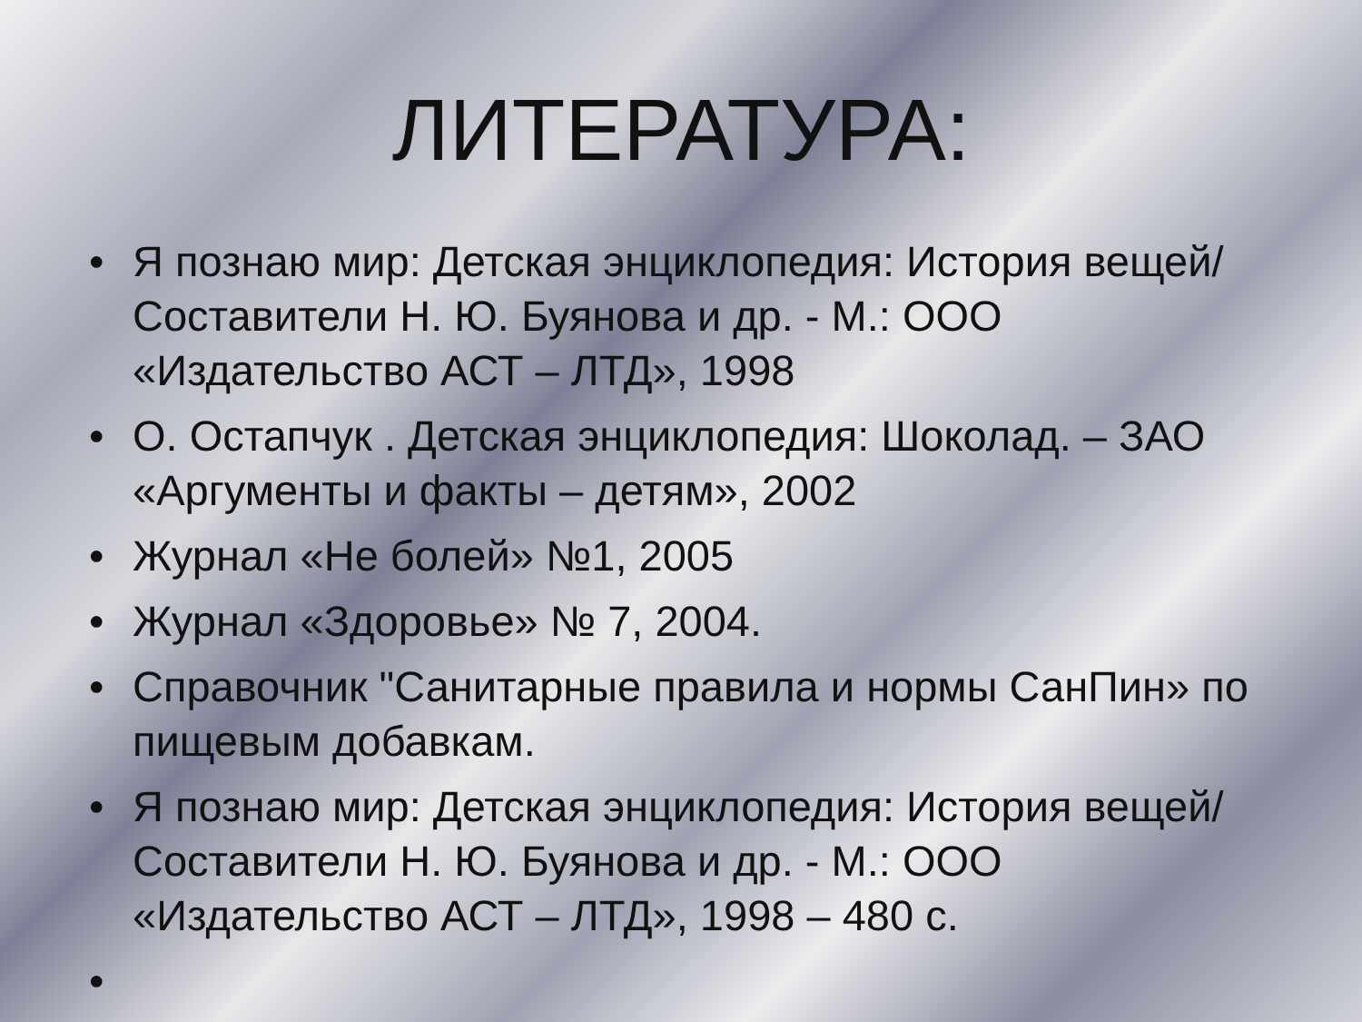ЛИТЕРАТУРА:
• Я познаю мир: Детская энциклопедия: История вещей/ Составители Н. Ю. Буянова и др. - М.: ООО «Издательство АСТ – ЛТД», 1998
• О. Остапчук . Детская энциклопедия: Шоколад. – ЗАО «Аргументы и факты – детям», 2002
• Журнал «Не болей» №1, 2005
• Журнал «Здоровье» № 7, 2004.
• Справочник "Санитарные правила и нормы СанПин» по пищевым добавкам.
• Я познаю мир: Детская энциклопедия: История вещей/ Составители Н. Ю. Буянова и др. - М.: ООО «Издательство АСТ – ЛТД», 1998 – 480 с.
•